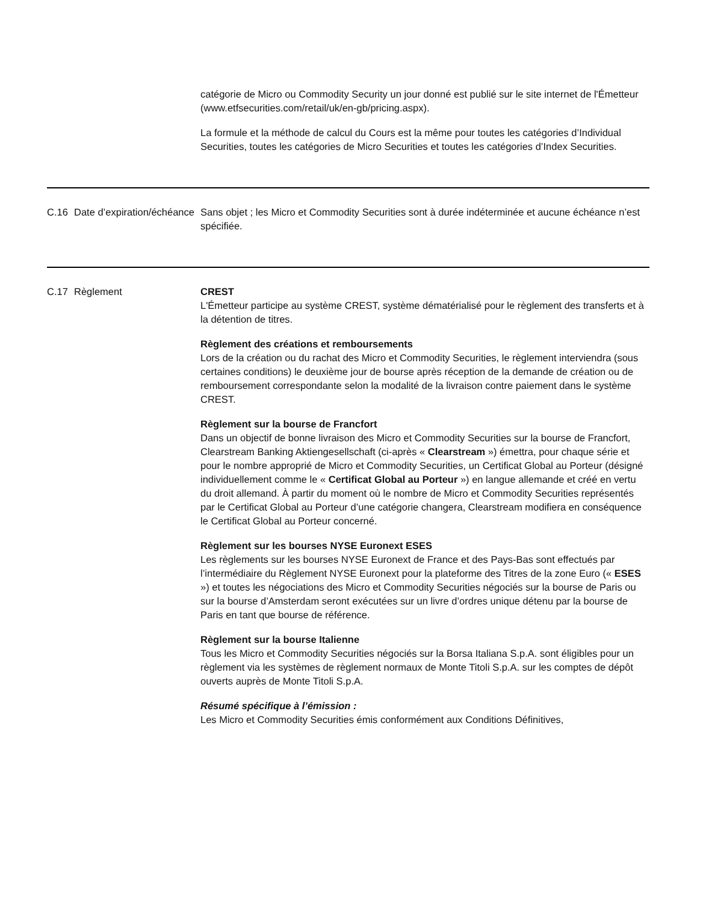| | | catégorie de Micro ou Commodity Security un jour donné est publié sur le site internet de l'Émetteur (www.etfsecurities.com/retail/uk/en-gb/pricing.aspx). La formule et la méthode de calcul du Cours est la même pour toutes les catégories d’Individual Securities, toutes les catégories de Micro Securities et toutes les catégories d’Index Securities. |
| C.16 | Date d’expiration/échéance | Sans objet ; les Micro et Commodity Securities sont à durée indéterminée et aucune échéance n’est spécifiée. |
| C.17 | Règlement | CREST L'Émetteur participe au système CREST, système dématérialisé pour le règlement des transferts et à la détention de titres. Règlement des créations et remboursements Lors de la création ou du rachat des Micro et Commodity Securities, le règlement interviendra (sous certaines conditions) le deuxième jour de bourse après réception de la demande de création ou de remboursement correspondante selon la modalité de la livraison contre paiement dans le système CREST. Règlement sur la bourse de Francfort Dans un objectif de bonne livraison des Micro et Commodity Securities sur la bourse de Francfort, Clearstream Banking Aktiengesellschaft (ci-après « Clearstream ») émettra, pour chaque série et pour le nombre approprié de Micro et Commodity Securities, un Certificat Global au Porteur (désigné individuellement comme le « Certificat Global au Porteur ») en langue allemande et créé en vertu du droit allemand. À partir du moment où le nombre de Micro et Commodity Securities représentés par le Certificat Global au Porteur d’une catégorie changera, Clearstream modifiera en conséquence le Certificat Global au Porteur concerné. Règlement sur les bourses NYSE Euronext ESES Les règlements sur les bourses NYSE Euronext de France et des Pays-Bas sont effectués par l’intermédiaire du Règlement NYSE Euronext pour la plateforme des Titres de la zone Euro (« ESES ») et toutes les négociations des Micro et Commodity Securities négociés sur la bourse de Paris ou sur la bourse d’Amsterdam seront exécutées sur un livre d’ordres unique détenu par la bourse de Paris en tant que bourse de référence. Règlement sur la bourse Italienne Tous les Micro et Commodity Securities négociés sur la Borsa Italiana S.p.A. sont éligibles pour un règlement via les systèmes de règlement normaux de Monte Titoli S.p.A. sur les comptes de dépôt ouverts auprès de Monte Titoli S.p.A. Résumé spécifique à l’émission : Les Micro et Commodity Securities émis conformément aux Conditions Définitives, |